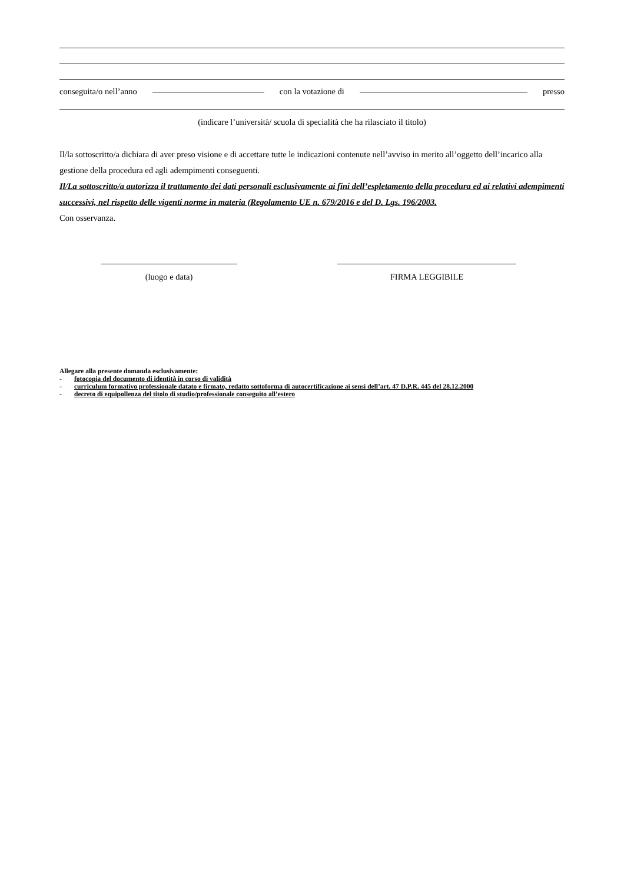conseguita/o nell’anno con la votazione di presso
(indicare l’università/ scuola di specialità che ha rilasciato il titolo)
Il/la sottoscritto/a dichiara di aver preso visione e di accettare tutte le indicazioni contenute nell’avviso in merito all’oggetto dell’incarico alla gestione della procedura ed agli adempimenti conseguenti.
Il/La sottoscritto/a autorizza il trattamento dei dati personali esclusivamente ai fini dell’espletamento della procedura ed ai relativi adempimenti successivi, nel rispetto delle vigenti norme in materia (Regolamento UE n. 679/2016 e del D. Lgs. 196/2003.
Con osservanza.
(luogo e data) FIRMA LEGGIBILE
Allegare alla presente domanda esclusivamente:
- fotocopia del documento di identità in corso di validità
- curriculum formativo professionale datato e firmato, redatto sottoforma di autocertificazione ai sensi dell’art. 47 D.P.R. 445 del 28.12.2000
- decreto di equipollenza del titolo di studio/professionale conseguito all’estero